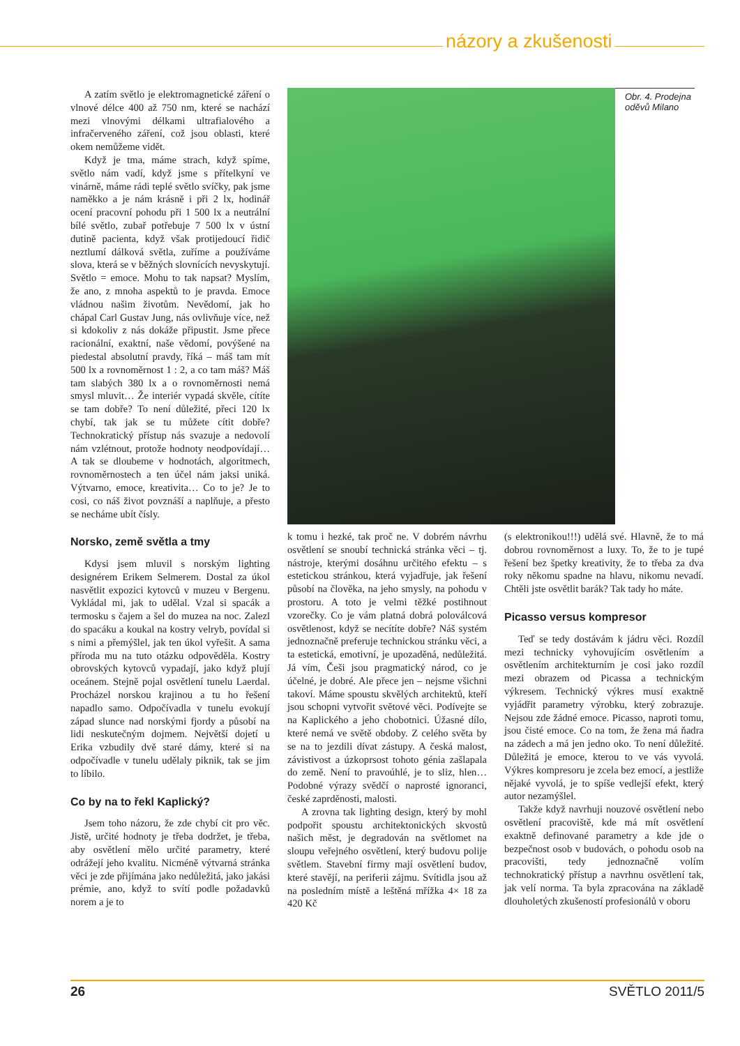názory a zkušenosti
A zatím světlo je elektromagnetické záření o vlnové délce 400 až 750 nm, které se nachází mezi vlnovými délkami ultrafialového a infračerveného záření, což jsou oblasti, které okem nemůžeme vidět.
Když je tma, máme strach, když spíme, světlo nám vadí, když jsme s přítelkyní ve vinárně, máme rádi teplé světlo svíčky, pak jsme naměkko a je nám krásně i při 2 lx, hodinář ocení pracovní pohodu při 1 500 lx a neutrální bílé světlo, zubař potřebuje 7 500 lx v ústní dutině pacienta, když však protijedoucí řidič neztlumí dálková světla, zuříme a používáme slova, která se v běžných slovnících nevyskytují. Světlo = emoce. Mohu to tak napsat? Myslím, že ano, z mnoha aspektů to je pravda. Emoce vládnou našim životům. Nevědomí, jak ho chápal Carl Gustav Jung, nás ovlivňuje více, než si kdokoliv z nás dokáže připustit. Jsme přece racionální, exaktní, naše vědomí, povýšené na piedestal absolutní pravdy, říká – máš tam mít 500 lx a rovnoměrnost 1 : 2, a co tam máš? Máš tam slabých 380 lx a o rovnoměrnosti nemá smysl mluvit… Že interiér vypadá skvěle, cítíte se tam dobře? To není důležité, přeci 120 lx chybí, tak jak se tu můžete cítit dobře? Technokratický přístup nás svazuje a nedovolí nám vzlétnout, protože hodnoty neodpovídají… A tak se dloubeme v hodnotách, algoritmech, rovnoměrnostech a ten účel nám jaksi uniká. Výtvarno, emoce, kreativita… Co to je? Je to cosi, co náš život povznáší a naplňuje, a přesto se necháme ubít čísly.
Norsko, země světla a tmy
Kdysi jsem mluvil s norským lighting designérem Erikem Selmerem. Dostal za úkol nasvětlit expozici kytovců v muzeu v Bergenu. Vykládal mi, jak to udělal. Vzal si spacák a termosku s čajem a šel do muzea na noc. Zalezl do spacáku a koukal na kostry velryb, povídal si s nimi a přemýšlel, jak ten úkol vyřešit. A sama příroda mu na tuto otázku odpověděla. Kostry obrovských kytovců vypadají, jako když plují oceánem. Stejně pojal osvětlení tunelu Laerdal. Procházel norskou krajinou a tu ho řešení napadlo samo. Odpočívadla v tunelu evokují západ slunce nad norskými fjordy a působí na lidi neskutečným dojmem. Největší dojetí u Erika vzbudily dvě staré dámy, které si na odpočívadle v tunelu udělaly piknik, tak se jim to líbilo.
Co by na to řekl Kaplický?
Jsem toho názoru, že zde chybí cit pro věc. Jistě, určité hodnoty je třeba dodržet, je třeba, aby osvětlení mělo určité parametry, které odrážejí jeho kvalitu. Nicméně výtvarná stránka věci je zde přijímána jako nedůležitá, jako jakási prémie, ano, když to svítí podle požadavků norem a je to
Obr. 4. Prodejna oděvů Milano
k tomu i hezké, tak proč ne. V dobrém návrhu osvětlení se snoubí technická stránka věci – tj. nástroje, kterými dosáhnu určitého efektu – s estetickou stránkou, která vyjadřuje, jak řešení působí na člověka, na jeho smysly, na pohodu v prostoru. A toto je velmi těžké postihnout vzorečky. Co je vám platná dobrá poloválcová osvětlenost, když se necítíte dobře? Náš systém jednoznačně preferuje technickou stránku věci, a ta estetická, emotivní, je upozaděná, nedůležitá. Já vím, Češi jsou pragmatický národ, co je účelné, je dobré. Ale přece jen – nejsme všichni takoví. Máme spoustu skvělých architektů, kteří jsou schopni vytvořit světové věci. Podívejte se na Kaplického a jeho chobotnici. Úžasné dílo, které nemá ve světě obdoby. Z celého světa by se na to jezdili dívat zástupy. A česká malost, závistivost a úzkoprsost tohoto génia zašlapala do země. Není to pravoúhlé, je to sliz, hlen… Podobné výrazy svědčí o naprosté ignoranci, české zaprděnosti, malosti.
A zrovna tak lighting design, který by mohl podpořit spoustu architektonických skvostů našich měst, je degradován na světlomet na sloupu veřejného osvětlení, který budovu polije světlem. Stavební firmy mají osvětlení budov, které stavějí, na periferii zájmu. Svítidla jsou až na posledním místě a leštěná mřížka 4× 18 za 420 Kč
(s elektronikou!!!) udělá své. Hlavně, že to má dobrou rovnoměrnost a luxy. To, že to je tupé řešení bez špetky kreativity, že to třeba za dva roky někomu spadne na hlavu, nikomu nevadí. Chtěli jste osvětlit barák? Tak tady ho máte.
Picasso versus kompresor
Teď se tedy dostávám k jádru věci. Rozdíl mezi technicky vyhovujícím osvětlením a osvětlením architekturním je cosi jako rozdíl mezi obrazem od Picassa a technickým výkresem. Technický výkres musí exaktně vyjádřit parametry výrobku, který zobrazuje. Nejsou zde žádné emoce. Picasso, naproti tomu, jsou čisté emoce. Co na tom, že žena má ňadra na zádech a má jen jedno oko. To není důležité. Důležitá je emoce, kterou to ve vás vyvolá. Výkres kompresoru je zcela bez emocí, a jestliže nějaké vyvolá, je to spíše vedlejší efekt, který autor nezamýšlel.
Takže když navrhuji nouzové osvětlení nebo osvětlení pracoviště, kde má mít osvětlení exaktně definované parametry a kde jde o bezpečnost osob v budovách, o pohodu osob na pracovišti, tedy jednoznačně volím technokratický přístup a navrhnu osvětlení tak, jak velí norma. Ta byla zpracována na základě dlouholetých zkušeností profesionálů v oboru
26 SVĚTLO 2011/5